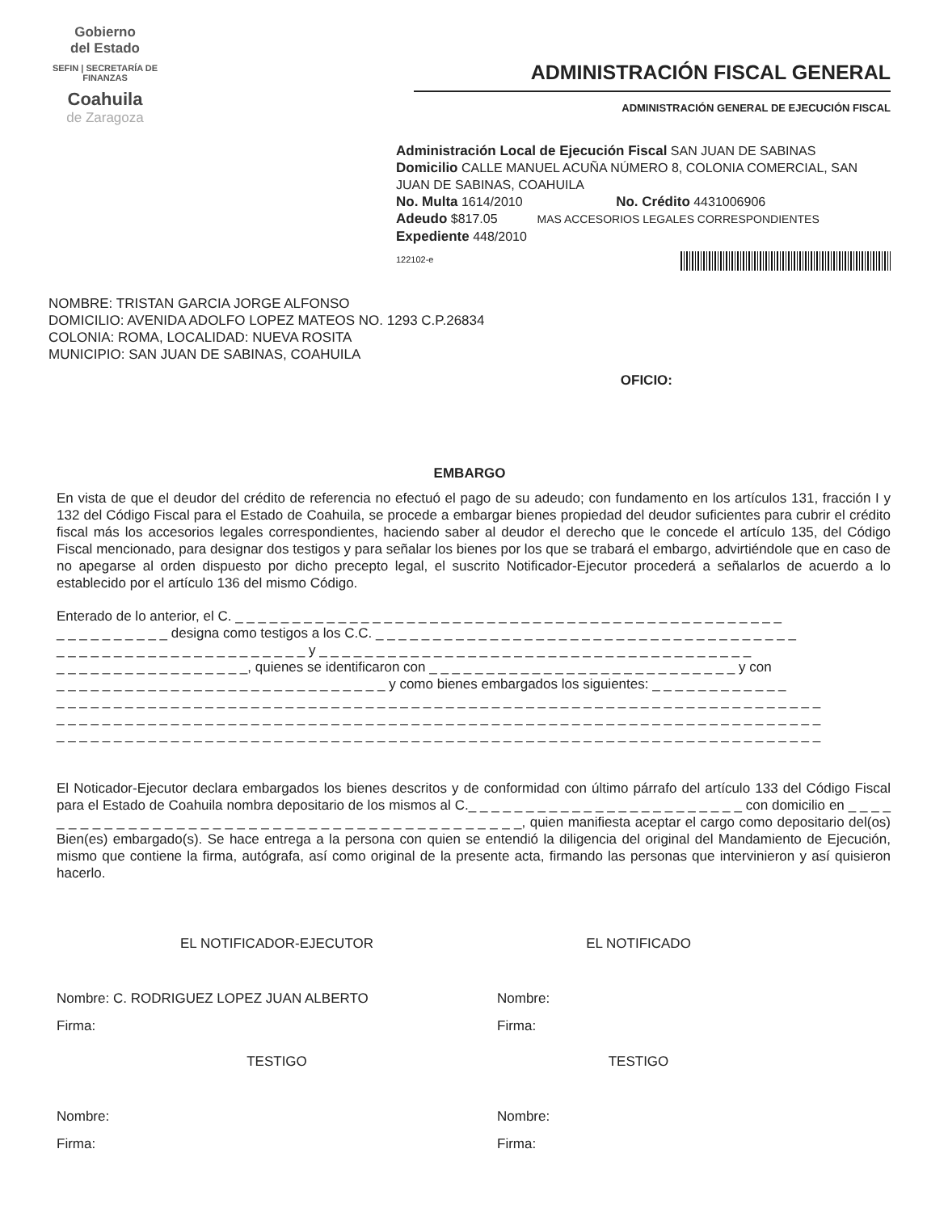Gobierno
del Estado
SEFIN | SECRETARÍA DE FINANZAS
Coahuila
de Zaragoza
ADMINISTRACIÓN FISCAL GENERAL
ADMINISTRACIÓN GENERAL DE EJECUCIÓN FISCAL
Administración Local de Ejecución Fiscal SAN JUAN DE SABINAS
Domicilio CALLE MANUEL ACUÑA NÚMERO 8, COLONIA COMERCIAL, SAN JUAN DE SABINAS, COAHUILA
No. Multa 1614/2010 No. Crédito 4431006906
Adeudo $817.05 MAS ACCESORIOS LEGALES CORRESPONDIENTES
Expediente 448/2010
122102-e
NOMBRE: TRISTAN GARCIA JORGE ALFONSO
DOMICILIO: AVENIDA ADOLFO LOPEZ MATEOS NO. 1293 C.P.26834
COLONIA: ROMA, LOCALIDAD: NUEVA ROSITA
MUNICIPIO: SAN JUAN DE SABINAS, COAHUILA
OFICIO:
EMBARGO
En vista de que el deudor del crédito de referencia no efectuó el pago de su adeudo; con fundamento en los artículos 131, fracción I y 132 del Código Fiscal para el Estado de Coahuila, se procede a embargar bienes propiedad del deudor suficientes para cubrir el crédito fiscal más los accesorios legales correspondientes, haciendo saber al deudor el derecho que le concede el artículo 135, del Código Fiscal mencionado, para designar dos testigos y para señalar los bienes por los que se trabará el embargo, advirtiéndole que en caso de no apegarse al orden dispuesto por dicho precepto legal, el suscrito Notificador-Ejecutor procederá a señalarlos de acuerdo a lo establecido por el artículo 136 del mismo Código.
Enterado de lo anterior, el C. _ _ _ _ _ _ _ _ _ _ _ _ _ _ _ _ _ _ _ _ _ _ _ _ _ _ _ _ _ _ _ _ _ _ _ _ _ _ _ _ _ _ _ _ _ _ _ _
_ _ _ _ _ _ _ _ _ _ designa como testigos a los C.C. _ _ _ _ _ _ _ _ _ _ _ _ _ _ _ _ _ _ _ _ _ _ _ _ _ _ _ _ _ _ _ _ _ _ _ _ _
_ _ _ _ _ _ _ _ _ _ _ _ _ _ _ _ _ _ _ _ _ _ y _ _ _ _ _ _ _ _ _ _ _ _ _ _ _ _ _ _ _ _ _ _ _ _ _ _ _ _ _ _ _ _ _ _ _ _ _ _
_ _ _ _ _ _ _ _ _ _ _ _ _ _ _ _ _, quienes se identificaron con _ _ _ _ _ _ _ _ _ _ _ _ _ _ _ _ _ _ _ _ _ _ _ _ _ _ _ y con
_ _ _ _ _ _ _ _ _ _ _ _ _ _ _ _ _ _ _ _ _ _ _ _ _ _ _ _ _ y como bienes embargados los siguientes: _ _ _ _ _ _ _ _ _ _ _ _
_ _ _ _ _ _ _ _ _ _ _ _ _ _ _ _ _ _ _ _ _ _ _ _ _ _ _ _ _ _ _ _ _ _ _ _ _ _ _ _ _ _ _ _ _ _ _ _ _ _ _ _ _ _ _ _ _ _ _ _ _ _ _ _ _ _ _
_ _ _ _ _ _ _ _ _ _ _ _ _ _ _ _ _ _ _ _ _ _ _ _ _ _ _ _ _ _ _ _ _ _ _ _ _ _ _ _ _ _ _ _ _ _ _ _ _ _ _ _ _ _ _ _ _ _ _ _ _ _ _ _ _ _ _
_ _ _ _ _ _ _ _ _ _ _ _ _ _ _ _ _ _ _ _ _ _ _ _ _ _ _ _ _ _ _ _ _ _ _ _ _ _ _ _ _ _ _ _ _ _ _ _ _ _ _ _ _ _ _ _ _ _ _ _ _ _ _ _ _ _ _
El Noticador-Ejecutor declara embargados los bienes descritos y de conformidad con último párrafo del artículo 133 del Código Fiscal para el Estado de Coahuila nombra depositario de los mismos al C._ _ _ _ _ _ _ _ _ _ _ _ _ _ _ _ _ _ _ _ _ _ _ _ con domicilio en _ _ _ _ _ _ _ _ _ _ _ _ _ _ _ _ _ _ _ _ _ _ _ _ _ _ _ _ _ _ _ _ _ _ _ _ _ _ _ _ _ _ _, quien manifiesta aceptar el cargo como depositario del(os) Bien(es) embargado(s). Se hace entrega a la persona con quien se entendió la diligencia del original del Mandamiento de Ejecución, mismo que contiene la firma, autógrafa, así como original de la presente acta, firmando las personas que intervinieron y así quisieron hacerlo.
EL NOTIFICADOR-EJECUTOR
Nombre: C. RODRIGUEZ LOPEZ JUAN ALBERTO
Firma:
TESTIGO
Nombre:
Firma:
EL NOTIFICADO
Nombre:
Firma:
TESTIGO
Nombre:
Firma: